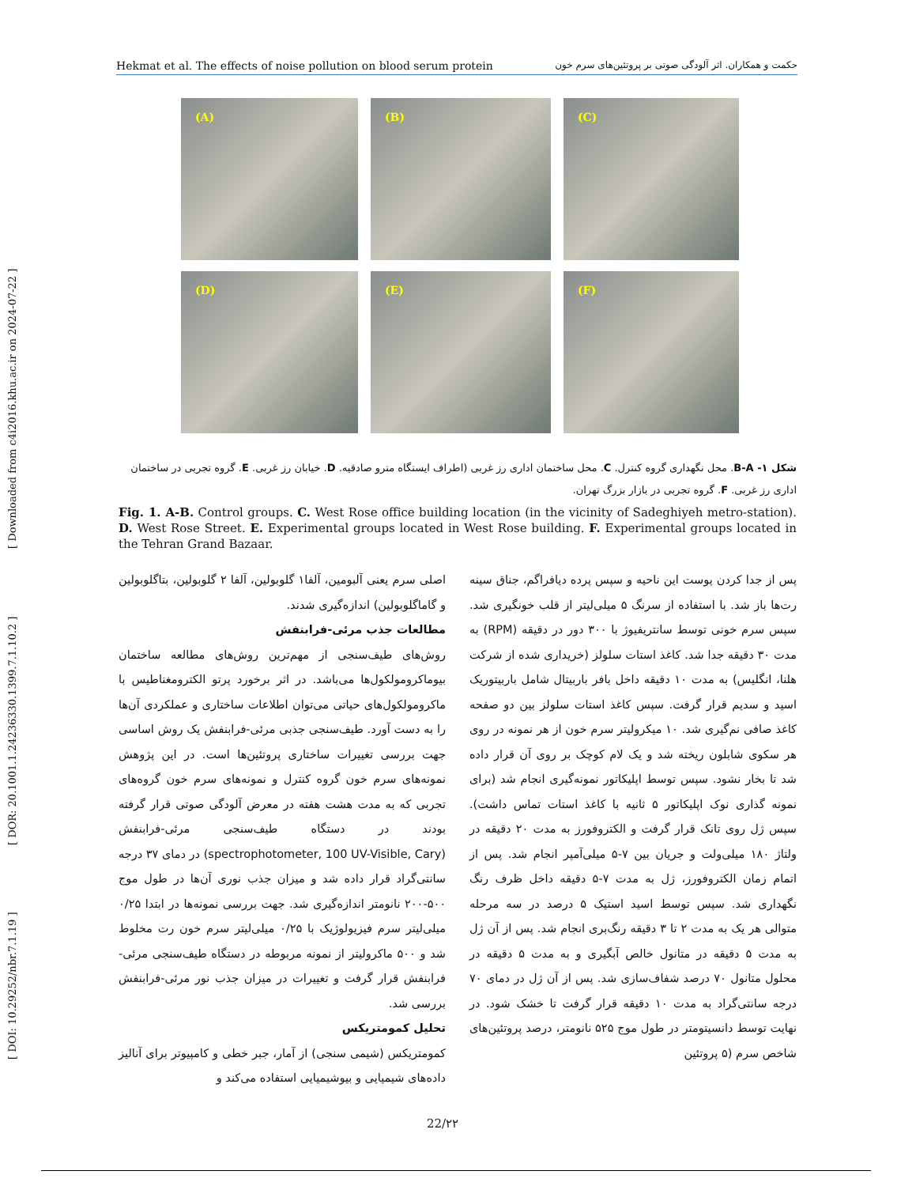[ DOI: 10.29252/nbr.7.1.19 ] [ DOR: 20.1001.1.24236330.1399.7.1.10.2 ] [ Downloaded from c4i2016.khu.ac.ir on 2024-07-22 ]
Hekmat et al. The effects of noise pollution on blood serum protein حکمت و همکاران. اثر آلودگی صوتی بر پروتئین‌های سرم خون
(A)
(B)
(C)
(D)
(E)
(F)
شکل ۱- B-A. محل نگهداری گروه کنترل. C. محل ساختمان اداری رز غربی (اطراف ایستگاه مترو صادقیه. D. خیابان رز غربی. E. گروه تجربی در ساختمان اداری رز غربی. F. گروه تجربی در بازار بزرگ تهران.
Fig. 1. A-B. Control groups. C. West Rose office building location (in the vicinity of Sadeghiyeh metro-station). D. West Rose Street. E. Experimental groups located in West Rose building. F. Experimental groups located in the Tehran Grand Bazaar.
پس از جدا کردن پوست این ناحیه و سپس پرده دیافراگم، جناق سینه رت‌ها باز شد. با استفاده از سرنگ ۵ میلی‌لیتر از قلب خونگیری شد. سپس سرم خونی توسط سانتریفیوژ با ۳۰۰ دور در دقیقه (RPM) به مدت ۳۰ دقیقه جدا شد. کاغذ استات سلولز (خریداری شده از شرکت هلنا، انگلیس) به مدت ۱۰ دقیقه داخل بافر باربیتال شامل باربیتوریک اسید و سدیم قرار گرفت. سپس کاغذ استات سلولز بین دو صفحه کاغذ صافی نم‌گیری شد. ۱۰ میکرولیتر سرم خون از هر نمونه در روی هر سکوی شابلون ریخته شد و یک لام کوچک بر روی آن قرار داده شد تا بخار نشود. سپس توسط اپلیکاتور نمونه‌گیری انجام شد (برای نمونه گذاری نوک اپلیکاتور ۵ ثانیه با کاغذ استات تماس داشت). سپس ژل روی تانک قرار گرفت و الکتروفورز به مدت ۲۰ دقیقه در ولتاژ ۱۸۰ میلی‌ولت و جریان بین ۷-۵ میلی‌آمپر انجام شد. پس از اتمام زمان الکتروفورز، ژل به مدت ۷-۵ دقیقه داخل ظرف رنگ نگهداری شد. سپس توسط اسید استیک ۵ درصد در سه مرحله متوالی هر یک به مدت ۲ تا ۳ دقیقه رنگ‌بری انجام شد. پس از آن ژل به مدت ۵ دقیقه در متانول خالص آبگیری و به مدت ۵ دقیقه در محلول متانول ۷۰ درصد شفاف‌سازی شد. پس از آن ژل در دمای ۷۰ درجه سانتی‌گراد به مدت ۱۰ دقیقه قرار گرفت تا خشک شود. در نهایت توسط دانسیتومتر در طول موج ۵۲۵ نانومتر، درصد پروتئین‌های شاخص سرم (۵ پروتئین
اصلی سرم یعنی آلبومین، آلفا۱ گلوبولین، آلفا ۲ گلوبولین، بتاگلوبولین و گاماگلوبولین) اندازه‌گیری شدند.
مطالعات جذب مرئی-فرابنفش
روش‌های طیف‌سنجی از مهم‌ترین روش‌های مطالعه ساختمان بیوماکرومولکول‌ها می‌باشد. در اثر برخورد پرتو الکترومغناطیس با ماکرومولکول‌های حیاتی می‌توان اطلاعات ساختاری و عملکردی آن‌ها را به دست آورد. طیف‌سنجی جذبی مرئی-فرابنفش یک روش اساسی جهت بررسی تغییرات ساختاری پروتئین‌ها است. در این پژوهش نمونه‌های سرم خون گروه کنترل و نمونه‌های سرم خون گروه‌های تجربی که به مدت هشت هفته در معرض آلودگی صوتی قرار گرفته بودند در دستگاه طیف‌سنجی مرئی-فرابنفش (spectrophotometer, 100 UV-Visible, Cary) در دمای ۳۷ درجه سانتی‌گراد قرار داده شد و میزان جذب نوری آن‌ها در طول موج ۵۰۰-۲۰۰ نانومتر اندازه‌گیری شد. جهت بررسی نمونه‌ها در ابتدا ۰/۲۵ میلی‌لیتر سرم فیزیولوژیک با ۰/۲۵ میلی‌لیتر سرم خون رت مخلوط شد و ۵۰۰ ماکرولیتر از نمونه مربوطه در دستگاه طیف‌سنجی مرئی-فرابنفش قرار گرفت و تغییرات در میزان جذب نور مرئی-فرابنفش بررسی شد.
تحلیل کمومتریکس
کمومتریکس (شیمی سنجی) از آمار، جبر خطی و کامپیوتر برای آنالیز داده‌های شیمیایی و بیوشیمیایی استفاده می‌کند و
22/۲۲